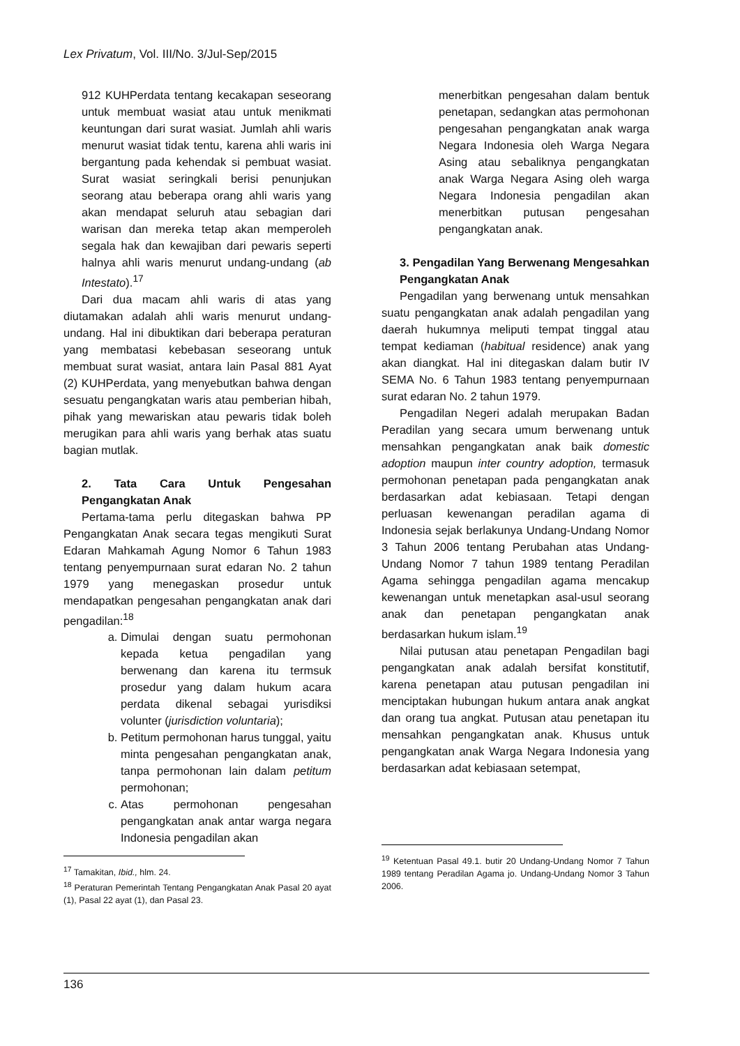Lex Privatum, Vol. III/No. 3/Jul-Sep/2015
912 KUHPerdata tentang kecakapan seseorang untuk membuat wasiat atau untuk menikmati keuntungan dari surat wasiat. Jumlah ahli waris menurut wasiat tidak tentu, karena ahli waris ini bergantung pada kehendak si pembuat wasiat. Surat wasiat seringkali berisi penunjukan seorang atau beberapa orang ahli waris yang akan mendapat seluruh atau sebagian dari warisan dan mereka tetap akan memperoleh segala hak dan kewajiban dari pewaris seperti halnya ahli waris menurut undang-undang (ab Intestato).<sup>17</sup>
Dari dua macam ahli waris di atas yang diutamakan adalah ahli waris menurut undang-undang. Hal ini dibuktikan dari beberapa peraturan yang membatasi kebebasan seseorang untuk membuat surat wasiat, antara lain Pasal 881 Ayat (2) KUHPerdata, yang menyebutkan bahwa dengan sesuatu pengangkatan waris atau pemberian hibah, pihak yang mewariskan atau pewaris tidak boleh merugikan para ahli waris yang berhak atas suatu bagian mutlak.
2. Tata Cara Untuk Pengesahan Pengangkatan Anak
Pertama-tama perlu ditegaskan bahwa PP Pengangkatan Anak secara tegas mengikuti Surat Edaran Mahkamah Agung Nomor 6 Tahun 1983 tentang penyempurnaan surat edaran No. 2 tahun 1979 yang menegaskan prosedur untuk mendapatkan pengesahan pengangkatan anak dari pengadilan:<sup>18</sup>
a. Dimulai dengan suatu permohonan kepada ketua pengadilan yang berwenang dan karena itu termsuk prosedur yang dalam hukum acara perdata dikenal sebagai yurisdiksi volunter (jurisdiction voluntaria);
b. Petitum permohonan harus tunggal, yaitu minta pengesahan pengangkatan anak, tanpa permohonan lain dalam petitum permohonan;
c. Atas permohonan pengesahan pengangkatan anak antar warga negara Indonesia pengadilan akan
<sup>17</sup> Tamakitan, Ibid., hlm. 24.
<sup>18</sup> Peraturan Pemerintah Tentang Pengangkatan Anak Pasal 20 ayat (1), Pasal 22 ayat (1), dan Pasal 23.
menerbitkan pengesahan dalam bentuk penetapan, sedangkan atas permohonan pengesahan pengangkatan anak warga Negara Indonesia oleh Warga Negara Asing atau sebaliknya pengangkatan anak Warga Negara Asing oleh warga Negara Indonesia pengadilan akan menerbitkan putusan pengesahan pengangkatan anak.
3. Pengadilan Yang Berwenang Mengesahkan Pengangkatan Anak
Pengadilan yang berwenang untuk mensahkan suatu pengangkatan anak adalah pengadilan yang daerah hukumnya meliputi tempat tinggal atau tempat kediaman (habitual residence) anak yang akan diangkat. Hal ini ditegaskan dalam butir IV SEMA No. 6 Tahun 1983 tentang penyempurnaan surat edaran No. 2 tahun 1979.
Pengadilan Negeri adalah merupakan Badan Peradilan yang secara umum berwenang untuk mensahkan pengangkatan anak baik domestic adoption maupun inter country adoption, termasuk permohonan penetapan pada pengangkatan anak berdasarkan adat kebiasaan. Tetapi dengan perluasan kewenangan peradilan agama di Indonesia sejak berlakunya Undang-Undang Nomor 3 Tahun 2006 tentang Perubahan atas Undang-Undang Nomor 7 tahun 1989 tentang Peradilan Agama sehingga pengadilan agama mencakup kewenangan untuk menetapkan asal-usul seorang anak dan penetapan pengangkatan anak berdasarkan hukum islam.<sup>19</sup>
Nilai putusan atau penetapan Pengadilan bagi pengangkatan anak adalah bersifat konstitutif, karena penetapan atau putusan pengadilan ini menciptakan hubungan hukum antara anak angkat dan orang tua angkat. Putusan atau penetapan itu mensahkan pengangkatan anak. Khusus untuk pengangkatan anak Warga Negara Indonesia yang berdasarkan adat kebiasaan setempat,
<sup>19</sup> Ketentuan Pasal 49.1. butir 20 Undang-Undang Nomor 7 Tahun 1989 tentang Peradilan Agama jo. Undang-Undang Nomor 3 Tahun 2006.
136